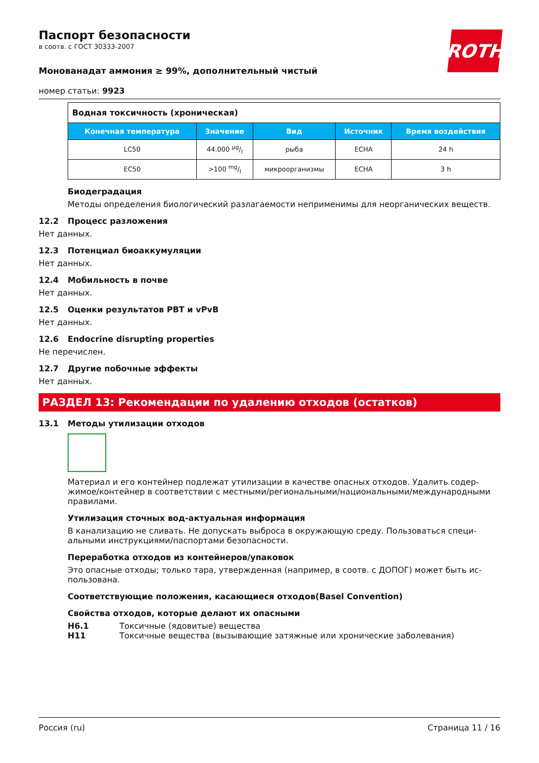ROTH
Паспорт безопасности
в соотв. с ГОСТ 30333-2007
Мoнованадат аммония ≥ 99%, дополнительный чистый
номер статьи: 9923
| Водная токсичность (хроническая) | | | | |
| Конечная темпера­тура | Значение | Вид | Источник | Время воз­действия |
| LC50 | 44.000 µg/l | рыба | ECHA | 24 h |
| EC50 | >100 mg/l | микроорганизмы | ECHA | 3 h |
Биодеградация
Методы определения биологический разлагаемости неприменимы для неорганических ве­ществ.
12.2 Процесс разложения
Нет данных.
12.3 Потенциал биоаккумуляции
Нет данных.
12.4 Мобильность в почве
Нет данных.
12.5 Оценки результатов PBT и vPvB
Нет данных.
12.6 Endocrine disrupting properties
Не перечислен.
12.7 Другие побочные эффекты
Нет данных.
РАЗДЕЛ 13: Рекомендации по удалению отходов (остатков)
13.1 Методы утилизации отходов
Материал и его контейнер подлежат утилизации в качестве опасных отходов. Удалить содер­жимое/контейнер в соответствии с местными/региональными/национальными/международ­ными правилами.
Утилизация сточных вод-актуальная информация
В канализацию не сливать. Не допускать выброса в окружающую среду. Пользоваться специ­альными инструкциями/паспортами безопасности.
Переработка отходов из контейнеров/упаковок
Это опасные отходы; только тара, утвержденная (например, в соотв. с ДОПОГ) может быть ис­пользована.
Соответствующие положения, касающиеся отходов(Basel Convention)
Свойства отходов, которые делают их опасными
H6.1 Токсичные (ядовитые) вещества
H11 Токсичные вещества (вызывающие затяжные или хронические заболевания)
Россия (ru) Страница 11 / 16